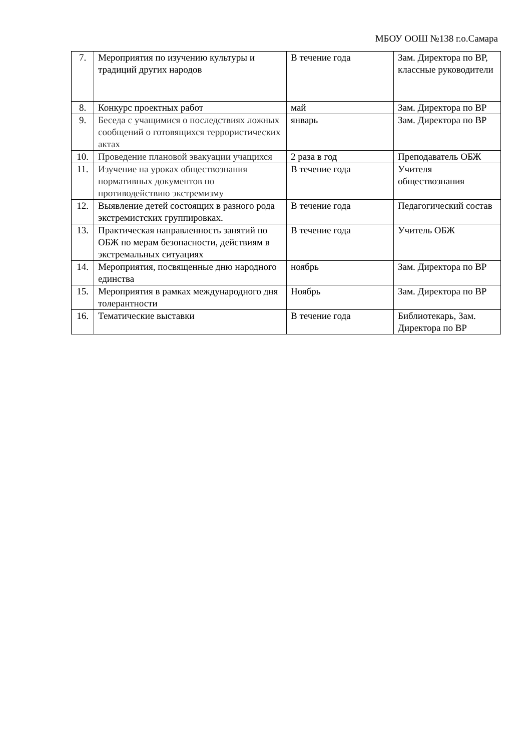МБОУ ООШ №138 г.о.Самара
| 7. | Мероприятия по изучению культуры и традиций других народов | В течение года | Зам. Директора по ВР, классные руководители |
| 8. | Конкурс проектных работ | май | Зам. Директора по ВР |
| 9. | Беседа с учащимися о последствиях ложных сообщений о готовящихся террористических актах | январь | Зам. Директора по ВР |
| 10. | Проведение плановой эвакуации учащихся | 2 раза в год | Преподаватель ОБЖ |
| 11. | Изучение на уроках обществознания нормативных документов по противодействию экстремизму | В течение года | Учителя обществознания |
| 12. | Выявление детей состоящих в разного рода экстремистских группировках. | В течение года | Педагогический состав |
| 13. | Практическая направленность занятий по ОБЖ по мерам безопасности, действиям в экстремальных ситуациях | В течение года | Учитель ОБЖ |
| 14. | Мероприятия, посвященные дню народного единства | ноябрь | Зам. Директора по ВР |
| 15. | Мероприятия в рамках международного дня толерантности | Ноябрь | Зам. Директора по ВР |
| 16. | Тематические выставки | В течение года | Библиотекарь, Зам. Директора по ВР |